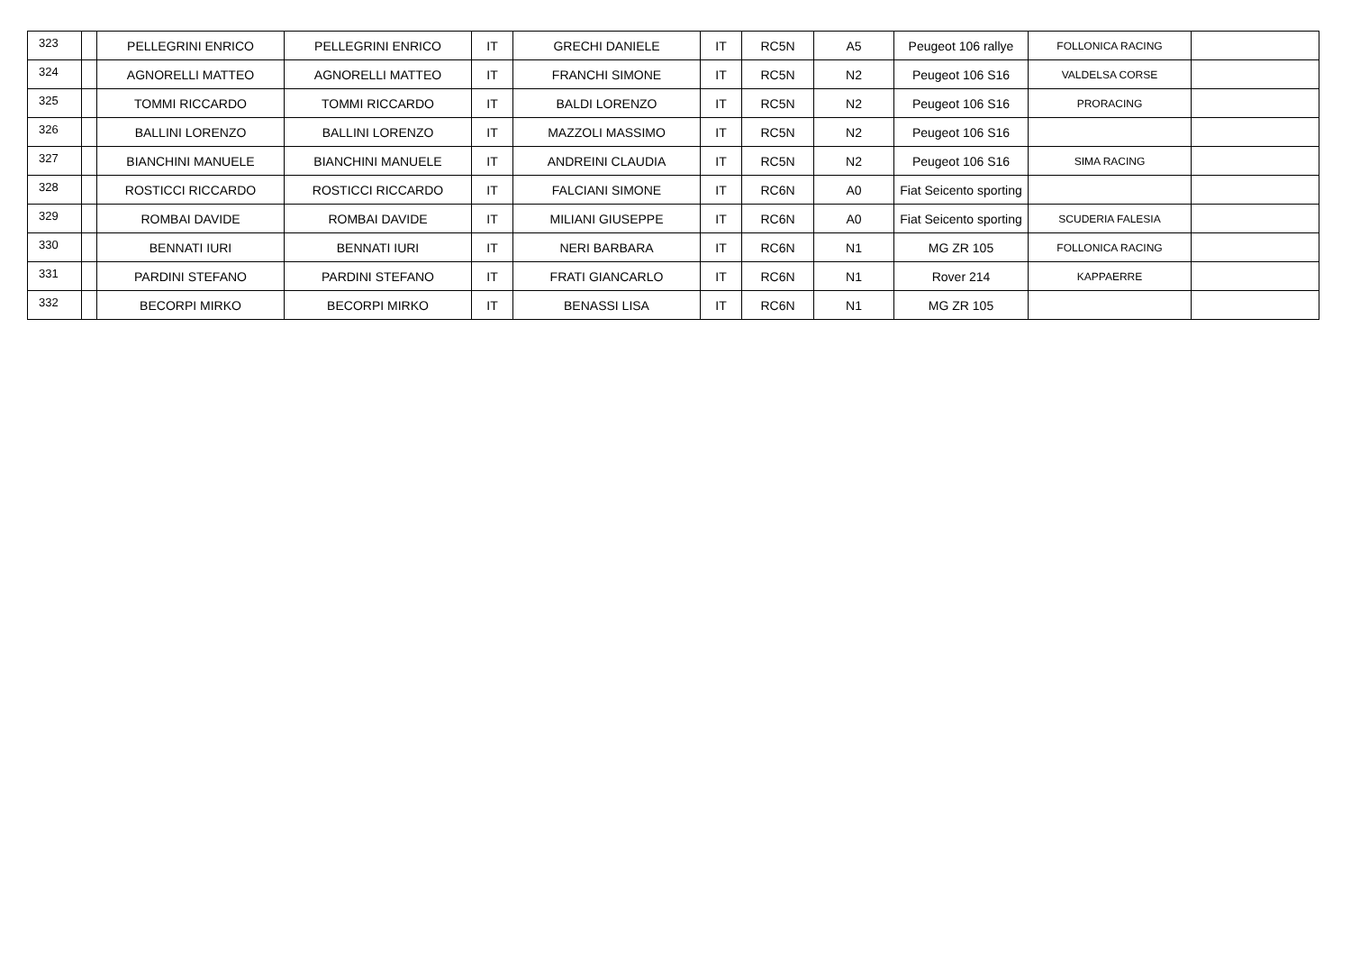| 323 | | PELLEGRINI ENRICO | PELLEGRINI ENRICO | IT | GRECHI DANIELE | IT | RC5N | A5 | Peugeot 106 rallye | FOLLONICA RACING | |
| 324 | | AGNORELLI MATTEO | AGNORELLI MATTEO | IT | FRANCHI SIMONE | IT | RC5N | N2 | Peugeot 106 S16 | VALDELSA CORSE | |
| 325 | | TOMMI RICCARDO | TOMMI RICCARDO | IT | BALDI LORENZO | IT | RC5N | N2 | Peugeot 106 S16 | PRORACING | |
| 326 | | BALLINI LORENZO | BALLINI LORENZO | IT | MAZZOLI MASSIMO | IT | RC5N | N2 | Peugeot 106 S16 | | |
| 327 | | BIANCHINI MANUELE | BIANCHINI MANUELE | IT | ANDREINI CLAUDIA | IT | RC5N | N2 | Peugeot 106 S16 | SIMA RACING | |
| 328 | | ROSTICCI RICCARDO | ROSTICCI RICCARDO | IT | FALCIANI SIMONE | IT | RC6N | A0 | Fiat Seicento sporting | | |
| 329 | | ROMBAI DAVIDE | ROMBAI DAVIDE | IT | MILIANI GIUSEPPE | IT | RC6N | A0 | Fiat Seicento sporting | SCUDERIA FALESIA | |
| 330 | | BENNATI IURI | BENNATI IURI | IT | NERI BARBARA | IT | RC6N | N1 | MG ZR 105 | FOLLONICA RACING | |
| 331 | | PARDINI STEFANO | PARDINI STEFANO | IT | FRATI GIANCARLO | IT | RC6N | N1 | Rover 214 | KAPPAERRE | |
| 332 | | BECORPI MIRKO | BECORPI MIRKO | IT | BENASSI LISA | IT | RC6N | N1 | MG ZR 105 | | |